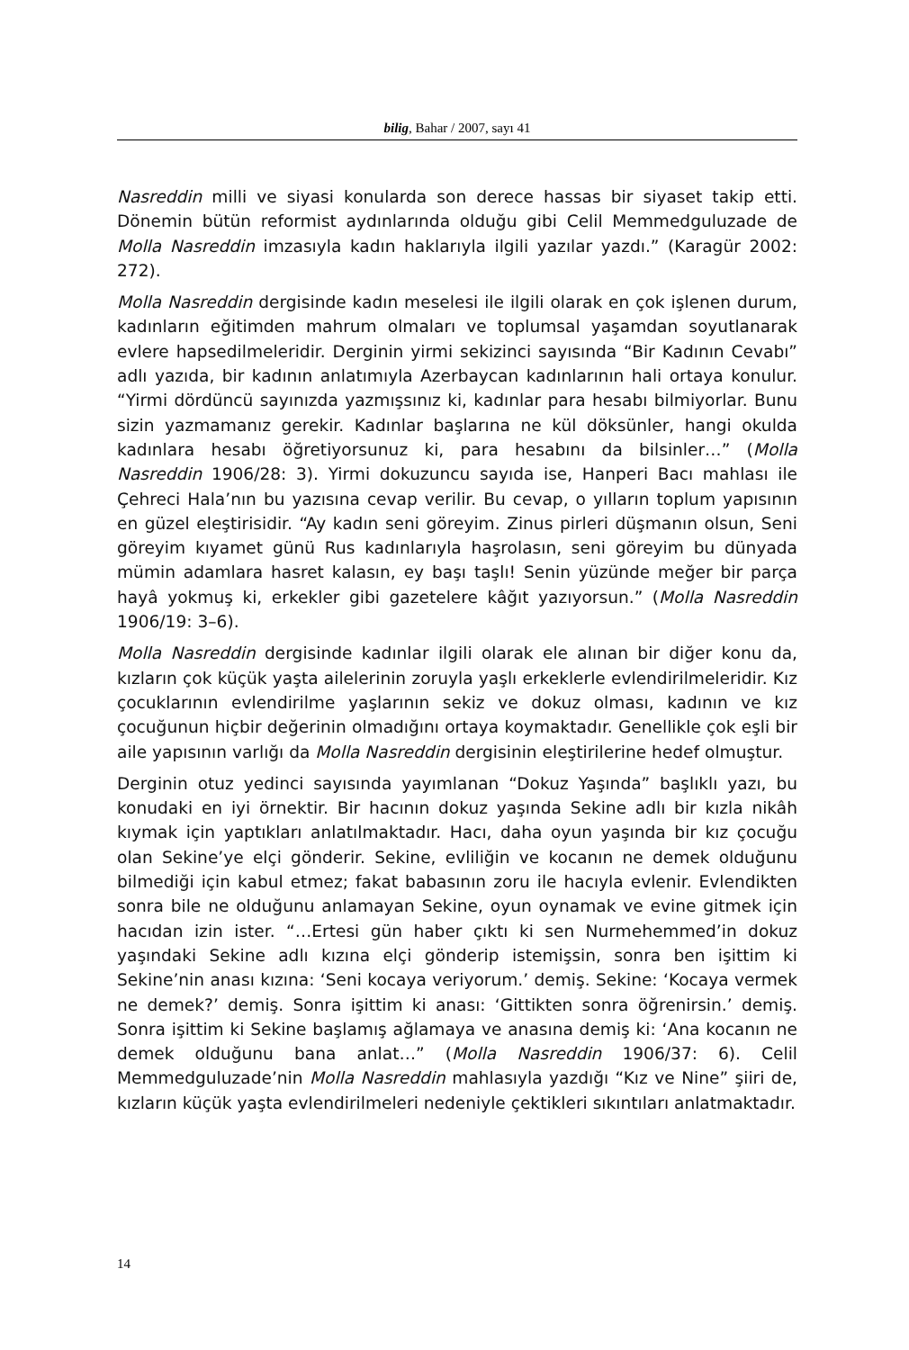bilig, Bahar / 2007, sayı 41
Nasreddin milli ve siyasi konularda son derece hassas bir siyaset takip etti. Dönemin bütün reformist aydınlarında olduğu gibi Celil Memmedguluzade de Molla Nasreddin imzasıyla kadın haklarıyla ilgili yazılar yazdı.” (Karagür 2002: 272).
Molla Nasreddin dergisinde kadın meselesi ile ilgili olarak en çok işlenen durum, kadınların eğitimden mahrum olmaları ve toplumsal yaşamdan soyutlanarak evlere hapsedilmeleridir. Derginin yirmi sekizinci sayısında “Bir Kadının Cevabı” adlı yazıda, bir kadının anlatımıyla Azerbaycan kadınlarının hali ortaya konulur. “Yirmi dördüncü sayınızda yazmışsınız ki, kadınlar para hesabı bilmiyorlar. Bunu sizin yazmamanız gerekir. Kadınlar başlarına ne kül döksünler, hangi okulda kadınlara hesabı öğretiyorsunuz ki, para hesabını da bilsinler…” (Molla Nasreddin 1906/28: 3). Yirmi dokuzuncu sayıda ise, Hanperi Bacı mahlası ile Çehreci Hala’nın bu yazısına cevap verilir. Bu cevap, o yılların toplum yapısının en güzel eleştirisidir. “Ay kadın seni göreyim. Zinus pirleri düşmanın olsun, Seni göreyim kıyamet günü Rus kadınlarıyla haşrolasın, seni göreyim bu dünyada mümin adamlara hasret kalasın, ey başı taşlı! Senin yüzünde meğer bir parça hayâ yokmuş ki, erkekler gibi gazetelere kâğıt yazıyorsun.” (Molla Nasreddin 1906/19: 3–6).
Molla Nasreddin dergisinde kadınlar ilgili olarak ele alınan bir diğer konu da, kızların çok küçük yaşta ailelerinin zoruyla yaşlı erkeklerle evlendirilmeleridir. Kız çocuklarının evlendirilme yaşlarının sekiz ve dokuz olması, kadının ve kız çocuğunun hiçbir değerinin olmadığını ortaya koymaktadır. Genellikle çok eşli bir aile yapısının varlığı da Molla Nasreddin dergisinin eleştirilerine hedef olmuştur.
Derginin otuz yedinci sayısında yayımlanan “Dokuz Yaşında” başlıklı yazı, bu konudaki en iyi örnektir. Bir hacının dokuz yaşında Sekine adlı bir kızla nikâh kıymak için yaptıkları anlatılmaktadır. Hacı, daha oyun yaşında bir kız çocuğu olan Sekine’ye elçi gönderir. Sekine, evliliğin ve kocanın ne demek olduğunu bilmediği için kabul etmez; fakat babasının zoru ile hacıyla evlenir. Evlendikten sonra bile ne olduğunu anlamayan Sekine, oyun oynamak ve evine gitmek için hacıdan izin ister. “…Ertesi gün haber çıktı ki sen Nurmehemmed’in dokuz yaşındaki Sekine adlı kızına elçi gönderip istemişsin, sonra ben işittim ki Sekine’nin anası kızına: ‘Seni kocaya veriyorum.’ demiş. Sekine: ‘Kocaya vermek ne demek?’ demiş. Sonra işittim ki anası: ‘Gittikten sonra öğrenirsin.’ demiş. Sonra işittim ki Sekine başlamış ağlamaya ve anasına demiş ki: ‘Ana kocanın ne demek olduğunu bana anlat…” (Molla Nasreddin 1906/37: 6). Celil Memmedguluzade’nin Molla Nasreddin mahlasıyla yazdığı “Kız ve Nine” şiiri de, kızların küçük yaşta evlendirilmeleri nedeniyle çektikleri sıkıntıları anlatmaktadır.
14